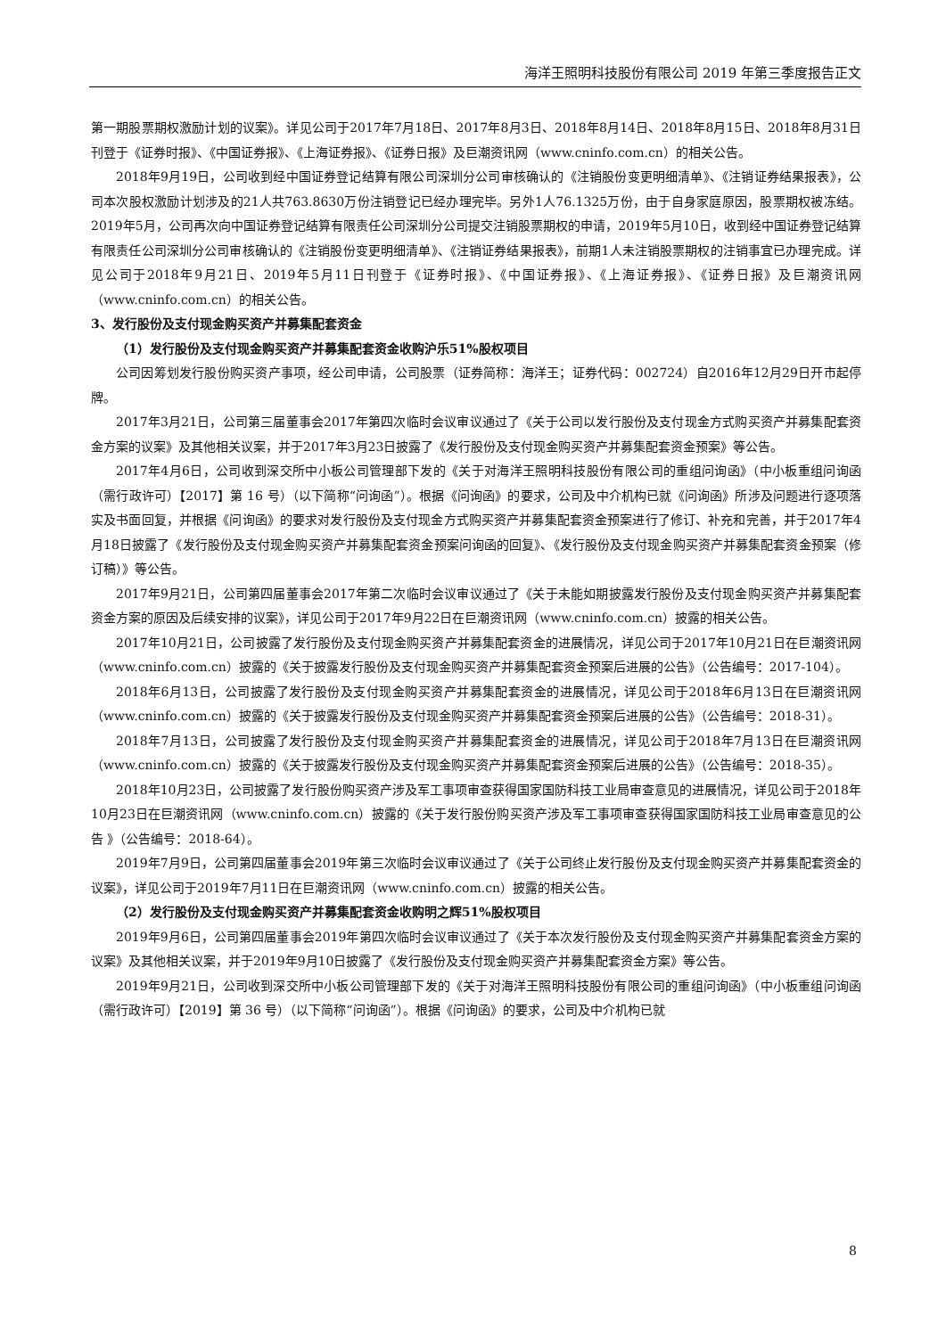海洋王照明科技股份有限公司 2019 年第三季度报告正文
第一期股票期权激励计划的议案》。详见公司于2017年7月18日、2017年8月3日、2018年8月14日、2018年8月15日、2018年8月31日刊登于《证券时报》、《中国证券报》、《上海证券报》、《证券日报》及巨潮资讯网（www.cninfo.com.cn）的相关公告。
2018年9月19日，公司收到经中国证券登记结算有限公司深圳分公司审核确认的《注销股份变更明细清单》、《注销证券结果报表》，公司本次股权激励计划涉及的21人共763.8630万份注销登记已经办理完毕。另外1人76.1325万份，由于自身家庭原因，股票期权被冻结。2019年5月，公司再次向中国证券登记结算有限责任公司深圳分公司提交注销股票期权的申请，2019年5月10日，收到经中国证券登记结算有限责任公司深圳分公司审核确认的《注销股份变更明细清单》、《注销证券结果报表》，前期1人未注销股票期权的注销事宜已办理完成。详见公司于2018年9月21日、2019年5月11日刊登于《证券时报》、《中国证券报》、《上海证券报》、《证券日报》及巨潮资讯网（www.cninfo.com.cn）的相关公告。
3、发行股份及支付现金购买资产并募集配套资金
（1）发行股份及支付现金购买资产并募集配套资金收购沪乐51%股权项目
公司因筹划发行股份购买资产事项，经公司申请，公司股票（证券简称：海洋王；证券代码：002724）自2016年12月29日开市起停牌。
2017年3月21日，公司第三届董事会2017年第四次临时会议审议通过了《关于公司以发行股份及支付现金方式购买资产并募集配套资金方案的议案》及其他相关议案，并于2017年3月23日披露了《发行股份及支付现金购买资产并募集配套资金预案》等公告。
2017年4月6日，公司收到深交所中小板公司管理部下发的《关于对海洋王照明科技股份有限公司的重组问询函》（中小板重组问询函（需行政许可）【2017】第 16 号）（以下简称“问询函”）。根据《问询函》的要求，公司及中介机构已就《问询函》所涉及问题进行逐项落实及书面回复，并根据《问询函》的要求对发行股份及支付现金方式购买资产并募集配套资金预案进行了修订、补充和完善，并于2017年4月18日披露了《发行股份及支付现金购买资产并募集配套资金预案问询函的回复》、《发行股份及支付现金购买资产并募集配套资金预案（修订稿）》等公告。
2017年9月21日，公司第四届董事会2017年第二次临时会议审议通过了《关于未能如期披露发行股份及支付现金购买资产并募集配套资金方案的原因及后续安排的议案》，详见公司于2017年9月22日在巨潮资讯网（www.cninfo.com.cn）披露的相关公告。
2017年10月21日，公司披露了发行股份及支付现金购买资产并募集配套资金的进展情况，详见公司于2017年10月21日在巨潮资讯网（www.cninfo.com.cn）披露的《关于披露发行股份及支付现金购买资产并募集配套资金预案后进展的公告》（公告编号：2017-104）。
2018年6月13日，公司披露了发行股份及支付现金购买资产并募集配套资金的进展情况，详见公司于2018年6月13日在巨潮资讯网（www.cninfo.com.cn）披露的《关于披露发行股份及支付现金购买资产并募集配套资金预案后进展的公告》（公告编号：2018-31）。
2018年7月13日，公司披露了发行股份及支付现金购买资产并募集配套资金的进展情况，详见公司于2018年7月13日在巨潮资讯网（www.cninfo.com.cn）披露的《关于披露发行股份及支付现金购买资产并募集配套资金预案后进展的公告》（公告编号：2018-35）。
2018年10月23日，公司披露了发行股份购买资产涉及军工事项审查获得国家国防科技工业局审查意见的进展情况，详见公司于2018年10月23日在巨潮资讯网（www.cninfo.com.cn）披露的《关于发行股份购买资产涉及军工事项审查获得国家国防科技工业局审查意见的公告 》（公告编号：2018-64）。
2019年7月9日，公司第四届董事会2019年第三次临时会议审议通过了《关于公司终止发行股份及支付现金购买资产并募集配套资金的议案》，详见公司于2019年7月11日在巨潮资讯网（www.cninfo.com.cn）披露的相关公告。
（2）发行股份及支付现金购买资产并募集配套资金收购明之辉51%股权项目
2019年9月6日，公司第四届董事会2019年第四次临时会议审议通过了《关于本次发行股份及支付现金购买资产并募集配套资金方案的议案》及其他相关议案，并于2019年9月10日披露了《发行股份及支付现金购买资产并募集配套资金方案》等公告。
2019年9月21日，公司收到深交所中小板公司管理部下发的《关于对海洋王照明科技股份有限公司的重组问询函》（中小板重组问询函（需行政许可）【2019】第 36 号）（以下简称“问询函”）。根据《问询函》的要求，公司及中介机构已就
8